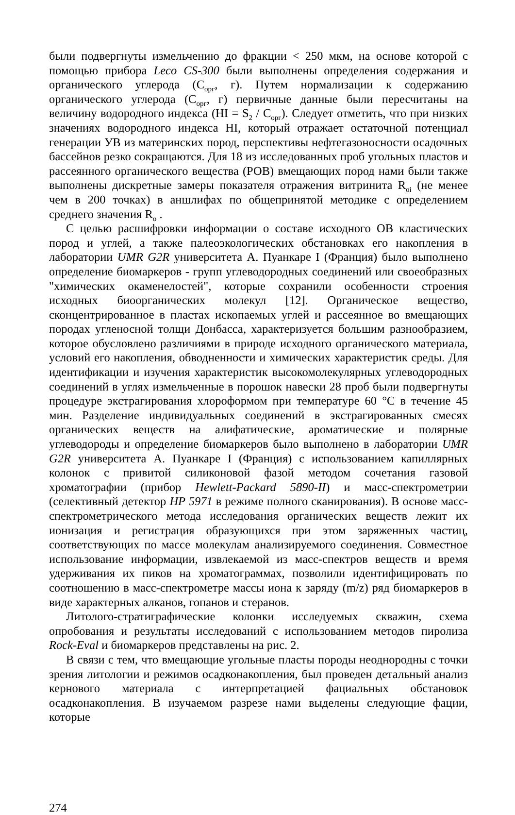были подвергнуты измельчению до фракции < 250 мкм, на основе которой с помощью прибора Leco CS-300 были выполнены определения содержания и органического углерода (С<sub>орг</sub>, г). Путем нормализации к содержанию органического углерода (С<sub>орг</sub>, г) первичные данные были пересчитаны на величину водородного индекса (HI = S<sub>2</sub> / C<sub>орг</sub>). Следует отметить, что при низких значениях водородного индекса HI, который отражает остаточной потенциал генерации УВ из материнских пород, перспективы нефтегазоносности осадочных бассейнов резко сокращаются. Для 18 из исследованных проб угольных пластов и рассеянного органического вещества (РОВ) вмещающих пород нами были также выполнены дискретные замеры показателя отражения витринита R<sub>oi</sub> (не менее чем в 200 точках) в аншлифах по общепринятой методике с определением среднего значения R<sub>o</sub> .
С целью расшифровки информации о составе исходного ОВ кластических пород и углей, а также палеоэкологических обстановках его накопления в лаборатории UMR G2R университета А. Пуанкаре I (Франция) было выполнено определение биомаркеров - групп углеводородных соединений или своеобразных "химических окаменелостей", которые сохранили особенности строения исходных биоорганических молекул [12]. Органическое вещество, сконцентрированное в пластах ископаемых углей и рассеянное во вмещающих породах угленосной толщи Донбасса, характеризуется большим разнообразием, которое обусловлено различиями в природе исходного органического материала, условий его накопления, обводненности и химических характеристик среды. Для идентификации и изучения характеристик высокомолекулярных углеводородных соединений в углях измельченные в порошок навески 28 проб были подвергнуты процедуре экстрагирования хлороформом при температуре 60 °С в течение 45 мин. Разделение индивидуальных соединений в экстрагированных смесях органических веществ на алифатические, ароматические и полярные углеводороды и определение биомаркеров было выполнено в лаборатории UMR G2R университета А. Пуанкаре I (Франция) с использованием капиллярных колонок с привитой силиконовой фазой методом сочетания газовой хроматографии (прибор Hewlett-Packard 5890-II) и масс-спектрометрии (селективный детектор HP 5971 в режиме полного сканирования). В основе масс-спектрометрического метода исследования органических веществ лежит их ионизация и регистрация образующихся при этом заряженных частиц, соответствующих по массе молекулам анализируемого соединения. Совместное использование информации, извлекаемой из масс-спектров веществ и время удерживания их пиков на хроматограммах, позволили идентифицировать по соотношению в масс-спектрометре массы иона к заряду (m/z) ряд биомаркеров в виде характерных алканов, гопанов и стеранов.
Литолого-стратиграфические колонки исследуемых скважин, схема опробования и результаты исследований с использованием методов пиролиза Rock-Eval и биомаркеров представлены на рис. 2.
В связи с тем, что вмещающие угольные пласты породы неоднородны с точки зрения литологии и режимов осадконакопления, был проведен детальный анализ кернового материала с интерпретацией фациальных обстановок осадконакопления. В изучаемом разрезе нами выделены следующие фации, которые
274